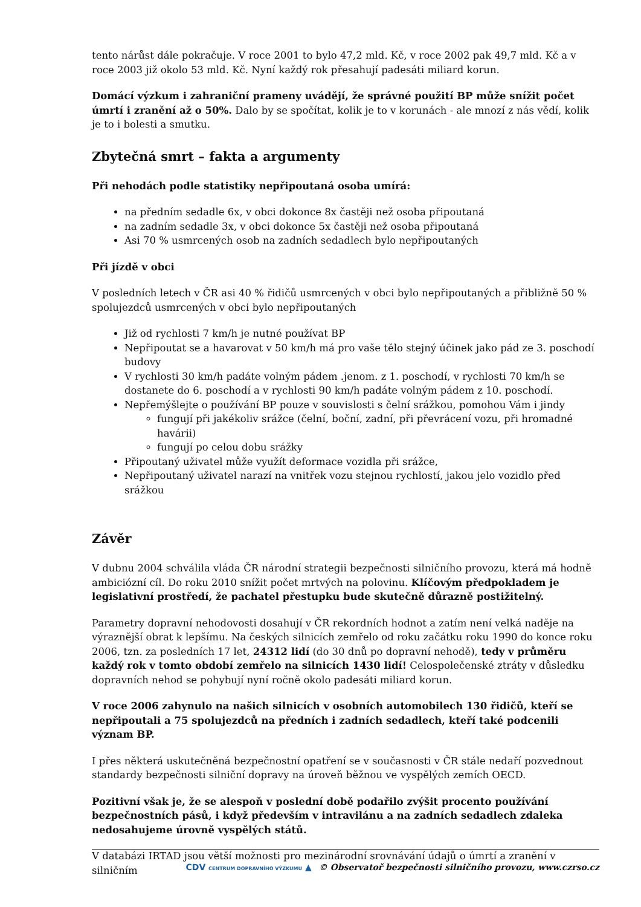tento nárůst dále pokračuje. V roce 2001 to bylo 47,2 mld. Kč, v roce 2002 pak 49,7 mld. Kč a v roce 2003 již okolo 53 mld. Kč. Nyní každý rok přesahují padesáti miliard korun.
Domácí výzkum i zahraniční prameny uvádějí, že správné použití BP může snížit počet úmrtí i zranění až o 50%. Dalo by se spočítat, kolik je to v korunách - ale mnozí z nás vědí, kolik je to i bolesti a smutku.
Zbytečná smrt – fakta a argumenty
Při nehodách podle statistiky nepřipoutaná osoba umírá:
na předním sedadle 6x, v obci dokonce 8x častěji než osoba připoutaná
na zadním sedadle 3x, v obci dokonce 5x častěji než osoba připoutaná
Asi 70 % usmrcených osob na zadních sedadlech bylo nepřipoutaných
Při jízdě v obci
V posledních letech v ČR asi 40 % řidičů usmrcených v obci bylo nepřipoutaných a přibližně 50 % spolujezdců usmrcených v obci bylo nepřipoutaných
Již od rychlosti 7 km/h je nutné používat BP
Nepřipoutat se a havarovat v 50 km/h má pro vaše tělo stejný účinek jako pád ze 3. poschodí budovy
V rychlosti 30 km/h padáte volným pádem .jenom. z 1. poschodí, v rychlosti 70 km/h se dostanete do 6. poschodí a v rychlosti 90 km/h padáte volným pádem z 10. poschodí.
Nepřemýšlejte o používání BP pouze v souvislosti s čelní srážkou, pomohou Vám i jindy
fungují při jakékoliv srážce (čelní, boční, zadní, při převrácení vozu, při hromadné havárii)
fungují po celou dobu srážky
Připoutaný uživatel může využít deformace vozidla při srážce,
Nepřipoutaný uživatel narazí na vnitřek vozu stejnou rychlostí, jakou jelo vozidlo před srážkou
Závěr
V dubnu 2004 schválila vláda ČR národní strategii bezpečnosti silničního provozu, která má hodně ambiciózní cíl. Do roku 2010 snížit počet mrtvých na polovinu. Klíčovým předpokladem je legislativní prostředí, že pachatel přestupku bude skutečně důrazně postižitelný.
Parametry dopravní nehodovosti dosahují v ČR rekordních hodnot a zatím není velká naděje na výraznější obrat k lepšímu. Na českých silnicích zemřelo od roku začátku roku 1990 do konce roku 2006, tzn. za posledních 17 let, 24312 lidí (do 30 dnů po dopravní nehodě), tedy v průměru každý rok v tomto období zemřelo na silnicích 1430 lidí! Celospolečenské ztráty v důsledku dopravních nehod se pohybují nyní ročně okolo padesáti miliard korun.
V roce 2006 zahynulo na našich silnicích v osobních automobilech 130 řidičů, kteří se nepřipoutali a 75 spolujezdců na předních i zadních sedadlech, kteří také podcenili význam BP.
I přes některá uskutečněná bezpečnostní opatření se v současnosti v ČR stále nedaří pozvednout standardy bezpečnosti silniční dopravy na úroveň běžnou ve vyspělých zemích OECD.
Pozitivní však je, že se alespoň v poslední době podařilo zvýšit procento používání bezpečnostních pásů, i když především v intravilánu a na zadních sedadlech zdaleka nedosahujeme úrovně vyspělých států.
V databázi IRTAD jsou větší možnosti pro mezinárodní srovnávání údajů o úmrtí a zranění v silničním
CDV CENTRUM DOPRAVNÍHO VÝZKUMU ▲ © Observatoř bezpečnosti silničního provozu, www.czrso.cz